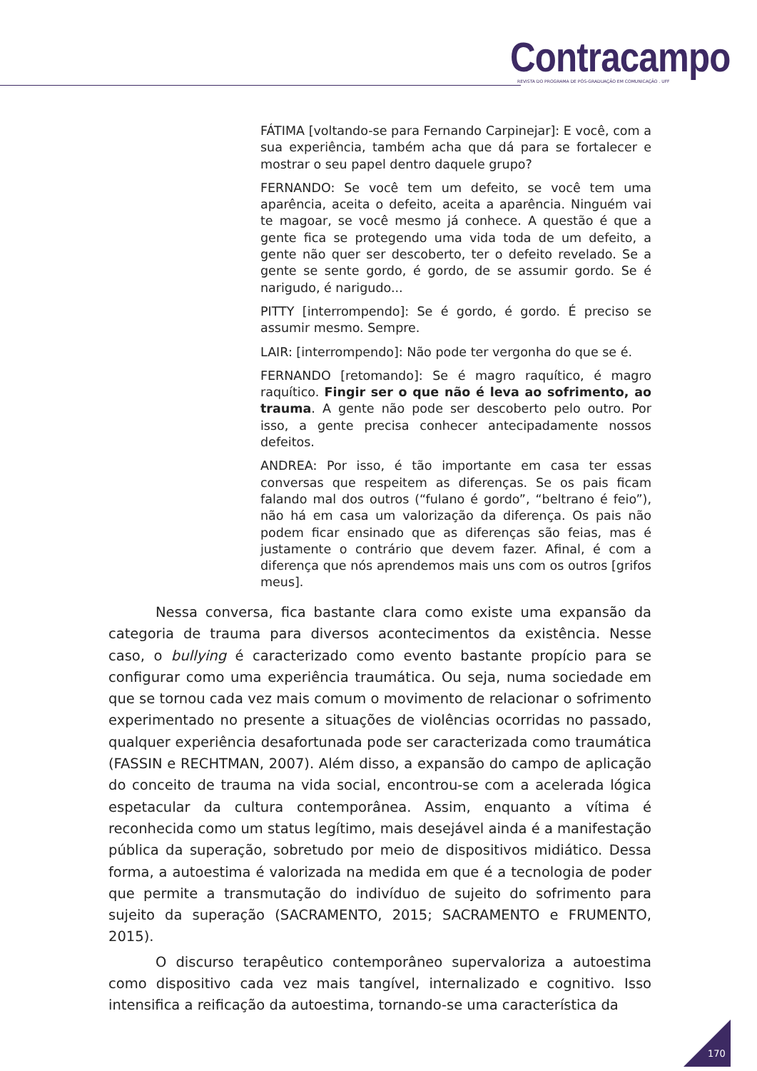Contracampo
REVISTA DO PROGRAMA DE PÓS-GRADUAÇÃO EM COMUNICAÇÃO . UFF
FÁTIMA [voltando-se para Fernando Carpinejar]: E você, com a sua experiência, também acha que dá para se fortalecer e mostrar o seu papel dentro daquele grupo?
FERNANDO: Se você tem um defeito, se você tem uma aparência, aceita o defeito, aceita a aparência. Ninguém vai te magoar, se você mesmo já conhece. A questão é que a gente fica se protegendo uma vida toda de um defeito, a gente não quer ser descoberto, ter o defeito revelado. Se a gente se sente gordo, é gordo, de se assumir gordo. Se é narigudo, é narigudo...
PITTY [interrompendo]: Se é gordo, é gordo. É preciso se assumir mesmo. Sempre.
LAIR: [interrompendo]: Não pode ter vergonha do que se é.
FERNANDO [retomando]: Se é magro raquítico, é magro raquítico. Fingir ser o que não é leva ao sofrimento, ao trauma. A gente não pode ser descoberto pelo outro. Por isso, a gente precisa conhecer antecipadamente nossos defeitos.
ANDREA: Por isso, é tão importante em casa ter essas conversas que respeitem as diferenças. Se os pais ficam falando mal dos outros (“fulano é gordo”, “beltrano é feio”), não há em casa um valorização da diferença. Os pais não podem ficar ensinado que as diferenças são feias, mas é justamente o contrário que devem fazer. Afinal, é com a diferença que nós aprendemos mais uns com os outros [grifos meus].
Nessa conversa, fica bastante clara como existe uma expansão da categoria de trauma para diversos acontecimentos da existência. Nesse caso, o bullying é caracterizado como evento bastante propício para se configurar como uma experiência traumática. Ou seja, numa sociedade em que se tornou cada vez mais comum o movimento de relacionar o sofrimento experimentado no presente a situações de violências ocorridas no passado, qualquer experiência desafortunada pode ser caracterizada como traumática (FASSIN e RECHTMAN, 2007). Além disso, a expansão do campo de aplicação do conceito de trauma na vida social, encontrou-se com a acelerada lógica espetacular da cultura contemporânea. Assim, enquanto a vítima é reconhecida como um status legítimo, mais desejável ainda é a manifestação pública da superação, sobretudo por meio de dispositivos midiático. Dessa forma, a autoestima é valorizada na medida em que é a tecnologia de poder que permite a transmutação do indivíduo de sujeito do sofrimento para sujeito da superação (SACRAMENTO, 2015; SACRAMENTO e FRUMENTO, 2015).
O discurso terapêutico contemporâneo supervaloriza a autoestima como dispositivo cada vez mais tangível, internalizado e cognitivo. Isso intensifica a reificação da autoestima, tornando-se uma característica da
170